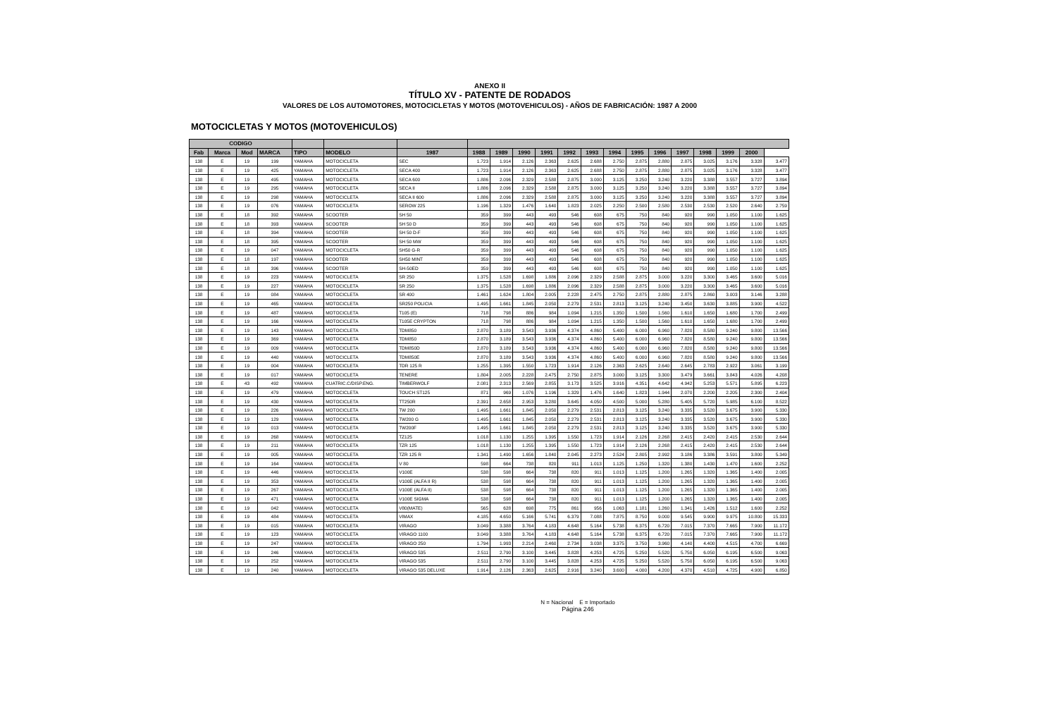ANEXO II
TÍTULO XV - PATENTE DE RODADOS
VALORES DE LOS AUTOMOTORES, MOTOCICLETAS Y MOTOS (MOTOVEHICULOS) - AÑOS DE FABRICACIÓN: 1987 A 2000
MOTOCICLETAS Y MOTOS (MOTOVEHICULOS)
| CODIGO | | | | | | | | | | | | | | | | | | | | |
| --- | --- | --- | --- | --- | --- | --- | --- | --- | --- | --- | --- | --- | --- | --- | --- | --- | --- | --- | --- | --- |
| Fab | Marca | Mod | MARCA | TIPO | MODELO | 1987 | 1988 | 1989 | 1990 | 1991 | 1992 | 1993 | 1994 | 1995 | 1996 | 1997 | 1998 | 1999 | 2000 | |
| 138 | E | 19 | 199 | YAMAHA | MOTOCICLETA | SEC | 1.723 | 1.914 | 2.126 | 2.363 | 2.625 | 2.688 | 2.750 | 2.875 | 2.880 | 2.875 | 3.025 | 3.176 | 3.328 | 3.477 |
| 138 | E | 19 | 425 | YAMAHA | MOTOCICLETA | SECA 400 | 1.723 | 1.914 | 2.126 | 2.363 | 2.625 | 2.688 | 2.750 | 2.875 | 2.880 | 2.875 | 3.025 | 3.176 | 3.328 | 3.477 |
| 138 | E | 19 | 495 | YAMAHA | MOTOCICLETA | SECA 600 | 1.886 | 2.096 | 2.329 | 2.588 | 2.875 | 3.000 | 3.125 | 3.250 | 3.240 | 3.220 | 3.388 | 3.557 | 3.727 | 3.894 |
| 138 | E | 19 | 295 | YAMAHA | MOTOCICLETA | SECA II | 1.886 | 2.096 | 2.329 | 2.588 | 2.875 | 3.000 | 3.125 | 3.250 | 3.240 | 3.220 | 3.388 | 3.557 | 3.727 | 3.894 |
| 138 | E | 19 | 298 | YAMAHA | MOTOCICLETA | SECA II 600 | 1.886 | 2.096 | 2.329 | 2.588 | 2.875 | 3.000 | 3.125 | 3.250 | 3.240 | 3.220 | 3.388 | 3.557 | 3.727 | 3.894 |
| 138 | E | 19 | 076 | YAMAHA | MOTOCICLETA | SEROW 225 | 1.196 | 1.329 | 1.476 | 1.640 | 1.823 | 2.025 | 2.250 | 2.500 | 2.580 | 2.530 | 2.530 | 2.520 | 2.640 | 2.759 |
| 138 | E | 18 | 392 | YAMAHA | SCOOTER | SH 50 | 359 | 399 | 443 | 493 | 546 | 608 | 675 | 750 | 840 | 920 | 990 | 1.050 | 1.100 | 1.625 |
| 138 | E | 18 | 393 | YAMAHA | SCOOTER | SH 50 D | 359 | 399 | 443 | 493 | 546 | 608 | 675 | 750 | 840 | 920 | 990 | 1.050 | 1.100 | 1.625 |
| 138 | E | 18 | 394 | YAMAHA | SCOOTER | SH 50 D-F | 359 | 399 | 443 | 493 | 546 | 608 | 675 | 750 | 840 | 920 | 990 | 1.050 | 1.100 | 1.625 |
| 138 | E | 18 | 395 | YAMAHA | SCOOTER | SH 50 MW | 359 | 399 | 443 | 493 | 546 | 608 | 675 | 750 | 840 | 920 | 990 | 1.050 | 1.100 | 1.625 |
| 138 | E | 19 | 047 | YAMAHA | MOTOCICLETA | SH50 G-R | 359 | 399 | 443 | 493 | 546 | 608 | 675 | 750 | 840 | 920 | 990 | 1.050 | 1.100 | 1.625 |
| 138 | E | 18 | 197 | YAMAHA | SCOOTER | SH50 MINT | 359 | 399 | 443 | 493 | 546 | 608 | 675 | 750 | 840 | 920 | 990 | 1.050 | 1.100 | 1.625 |
| 138 | E | 18 | 396 | YAMAHA | SCOOTER | SH-50ED | 359 | 399 | 443 | 493 | 546 | 608 | 675 | 750 | 840 | 920 | 990 | 1.050 | 1.100 | 1.625 |
| 138 | E | 19 | 223 | YAMAHA | MOTOCICLETA | SR 250 | 1.375 | 1.528 | 1.698 | 1.886 | 2.096 | 2.329 | 2.588 | 2.875 | 3.000 | 3.220 | 3.300 | 3.465 | 3.600 | 5.016 |
| 138 | E | 19 | 227 | YAMAHA | MOTOCICLETA | SR 250 | 1.375 | 1.528 | 1.698 | 1.886 | 2.096 | 2.329 | 2.588 | 2.875 | 3.000 | 3.220 | 3.300 | 3.465 | 3.600 | 5.016 |
| 138 | E | 19 | 084 | YAMAHA | MOTOCICLETA | SR 400 | 1.461 | 1.624 | 1.804 | 2.005 | 2.228 | 2.475 | 2.750 | 2.875 | 2.880 | 2.875 | 2.860 | 3.003 | 3.146 | 3.288 |
| 138 | E | 19 | 465 | YAMAHA | MOTOCICLETA | SR250 POLICIA | 1.495 | 1.661 | 1.845 | 2.050 | 2.279 | 2.531 | 2.813 | 3.125 | 3.240 | 3.450 | 3.630 | 3.885 | 3.900 | 4.522 |
| 138 | E | 19 | 487 | YAMAHA | MOTOCICLETA | T105 (E) | 718 | 798 | 886 | 984 | 1.094 | 1.215 | 1.350 | 1.500 | 1.560 | 1.610 | 1.650 | 1.680 | 1.700 | 2.499 |
| 138 | E | 19 | 166 | YAMAHA | MOTOCICLETA | T105E CRYPTON | 718 | 798 | 886 | 984 | 1.094 | 1.215 | 1.350 | 1.500 | 1.560 | 1.610 | 1.650 | 1.680 | 1.700 | 2.499 |
| 138 | E | 19 | 143 | YAMAHA | MOTOCICLETA | TDM850 | 2.870 | 3.189 | 3.543 | 3.936 | 4.374 | 4.860 | 5.400 | 6.000 | 6.960 | 7.820 | 8.580 | 9.240 | 9.800 | 13.566 |
| 138 | E | 19 | 369 | YAMAHA | MOTOCICLETA | TDM850 | 2.870 | 3.189 | 3.543 | 3.936 | 4.374 | 4.860 | 5.400 | 6.000 | 6.960 | 7.820 | 8.580 | 9.240 | 9.800 | 13.566 |
| 138 | E | 19 | 009 | YAMAHA | MOTOCICLETA | TDM850D | 2.870 | 3.189 | 3.543 | 3.936 | 4.374 | 4.860 | 5.400 | 6.000 | 6.960 | 7.820 | 8.580 | 9.240 | 9.800 | 13.566 |
| 138 | E | 19 | 440 | YAMAHA | MOTOCICLETA | TDM850E | 2.870 | 3.189 | 3.543 | 3.936 | 4.374 | 4.860 | 5.400 | 6.000 | 6.960 | 7.820 | 8.580 | 9.240 | 9.800 | 13.566 |
| 138 | E | 19 | 004 | YAMAHA | MOTOCICLETA | TDR 125 R | 1.255 | 1.395 | 1.550 | 1.723 | 1.914 | 2.126 | 2.363 | 2.625 | 2.640 | 2.645 | 2.783 | 2.922 | 3.061 | 3.199 |
| 138 | E | 19 | 017 | YAMAHA | MOTOCICLETA | TENERE | 1.804 | 2.005 | 2.228 | 2.475 | 2.750 | 2.875 | 3.000 | 3.125 | 3.300 | 3.479 | 3.661 | 3.843 | 4.026 | 4.208 |
| 138 | E | 43 | 492 | YAMAHA | CUATRIC.C/DISP.ENG. | TIMBERWOLF | 2.081 | 2.313 | 2.569 | 2.855 | 3.173 | 3.525 | 3.916 | 4.351 | 4.642 | 4.942 | 5.253 | 5.571 | 5.895 | 6.223 |
| 138 | E | 19 | 479 | YAMAHA | MOTOCICLETA | TOUCH ST125 | 871 | 969 | 1.076 | 1.196 | 1.329 | 1.476 | 1.640 | 1.823 | 1.944 | 2.070 | 2.200 | 2.205 | 2.300 | 2.404 |
| 138 | E | 19 | 430 | YAMAHA | MOTOCICLETA | TT250R | 2.391 | 2.658 | 2.953 | 3.280 | 3.645 | 4.050 | 4.500 | 5.000 | 5.280 | 5.405 | 5.720 | 5.985 | 6.100 | 8.522 |
| 138 | E | 19 | 226 | YAMAHA | MOTOCICLETA | TW 200 | 1.495 | 1.661 | 1.845 | 2.050 | 2.279 | 2.531 | 2.813 | 3.125 | 3.240 | 3.335 | 3.520 | 3.675 | 3.900 | 5.330 |
| 138 | E | 19 | 129 | YAMAHA | MOTOCICLETA | TW200 G | 1.495 | 1.661 | 1.845 | 2.050 | 2.279 | 2.531 | 2.813 | 3.125 | 3.240 | 3.335 | 3.520 | 3.675 | 3.900 | 5.330 |
| 138 | E | 19 | 013 | YAMAHA | MOTOCICLETA | TW200F | 1.495 | 1.661 | 1.845 | 2.050 | 2.279 | 2.531 | 2.813 | 3.125 | 3.240 | 3.335 | 3.520 | 3.675 | 3.900 | 5.330 |
| 138 | E | 19 | 268 | YAMAHA | MOTOCICLETA | TZ125 | 1.018 | 1.130 | 1.255 | 1.395 | 1.550 | 1.723 | 1.914 | 2.126 | 2.268 | 2.415 | 2.420 | 2.415 | 2.530 | 2.644 |
| 138 | E | 19 | 211 | YAMAHA | MOTOCICLETA | TZR 125 | 1.018 | 1.130 | 1.255 | 1.395 | 1.550 | 1.723 | 1.914 | 2.126 | 2.268 | 2.415 | 2.420 | 2.415 | 2.530 | 2.644 |
| 138 | E | 19 | 005 | YAMAHA | MOTOCICLETA | TZR 125 R | 1.341 | 1.490 | 1.656 | 1.840 | 2.045 | 2.273 | 2.524 | 2.805 | 2.992 | 3.186 | 3.386 | 3.591 | 3.800 | 5.349 |
| 138 | E | 19 | 164 | YAMAHA | MOTOCICLETA | V 80 | 598 | 664 | 738 | 820 | 911 | 1.013 | 1.125 | 1.250 | 1.320 | 1.380 | 1.430 | 1.470 | 1.600 | 2.252 |
| 138 | E | 19 | 446 | YAMAHA | MOTOCICLETA | V100E | 538 | 598 | 664 | 738 | 820 | 911 | 1.013 | 1.125 | 1.200 | 1.265 | 1.320 | 1.365 | 1.400 | 2.005 |
| 138 | E | 19 | 353 | YAMAHA | MOTOCICLETA | V100E (ALFA II R) | 538 | 598 | 664 | 738 | 820 | 911 | 1.013 | 1.125 | 1.200 | 1.265 | 1.320 | 1.365 | 1.400 | 2.005 |
| 138 | E | 19 | 267 | YAMAHA | MOTOCICLETA | V100E (ALFA II) | 538 | 598 | 664 | 738 | 820 | 911 | 1.013 | 1.125 | 1.200 | 1.265 | 1.320 | 1.365 | 1.400 | 2.005 |
| 138 | E | 19 | 471 | YAMAHA | MOTOCICLETA | V100E SIGMA | 538 | 598 | 664 | 738 | 820 | 911 | 1.013 | 1.125 | 1.200 | 1.265 | 1.320 | 1.365 | 1.400 | 2.005 |
| 138 | E | 19 | 042 | YAMAHA | MOTOCICLETA | V80(MATE) | 565 | 628 | 698 | 775 | 861 | 956 | 1.063 | 1.181 | 1.260 | 1.341 | 1.426 | 1.512 | 1.600 | 2.252 |
| 138 | E | 19 | 484 | YAMAHA | MOTOCICLETA | VIMAX | 4.185 | 4.650 | 5.166 | 5.741 | 6.379 | 7.088 | 7.875 | 8.750 | 9.000 | 9.545 | 9.900 | 9.975 | 10.800 | 15.333 |
| 138 | E | 19 | 015 | YAMAHA | MOTOCICLETA | VIRAGO | 3.049 | 3.388 | 3.764 | 4.183 | 4.648 | 5.164 | 5.738 | 6.375 | 6.720 | 7.015 | 7.370 | 7.665 | 7.900 | 11.172 |
| 138 | E | 19 | 123 | YAMAHA | MOTOCICLETA | VIRAGO 1100 | 3.049 | 3.388 | 3.764 | 4.183 | 4.648 | 5.164 | 5.738 | 6.375 | 6.720 | 7.015 | 7.370 | 7.665 | 7.900 | 11.172 |
| 138 | E | 19 | 247 | YAMAHA | MOTOCICLETA | VIRAGO 250 | 1.794 | 1.993 | 2.214 | 2.460 | 2.734 | 3.038 | 3.375 | 3.750 | 3.960 | 4.140 | 4.400 | 4.515 | 4.700 | 6.669 |
| 138 | E | 19 | 246 | YAMAHA | MOTOCICLETA | VIRAGO 535 | 2.511 | 2.790 | 3.100 | 3.445 | 3.828 | 4.253 | 4.725 | 5.250 | 5.520 | 5.750 | 6.050 | 6.195 | 6.500 | 9.063 |
| 138 | E | 19 | 252 | YAMAHA | MOTOCICLETA | VIRAGO 535 | 2.511 | 2.790 | 3.100 | 3.445 | 3.828 | 4.253 | 4.725 | 5.250 | 5.520 | 5.750 | 6.050 | 6.195 | 6.500 | 9.063 |
| 138 | E | 19 | 240 | YAMAHA | MOTOCICLETA | VIRAGO 535 DELUXE | 1.914 | 2.126 | 2.363 | 2.625 | 2.916 | 3.240 | 3.600 | 4.000 | 4.200 | 4.370 | 4.510 | 4.725 | 4.900 | 6.850 |
N = Nacional E = Importado
Página 246